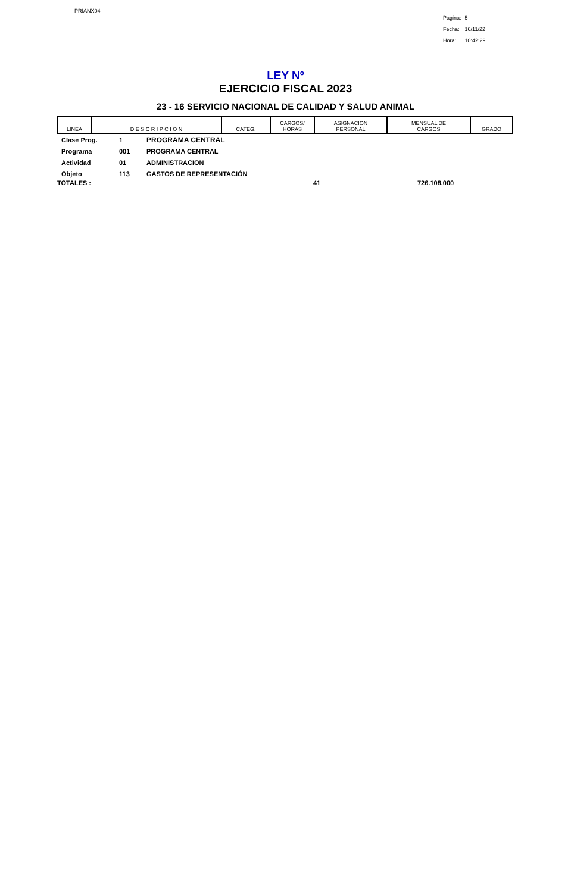PRIANX04
| Pagina: | 5 |
| Fecha: | 16/11/22 |
| Hora: | 10:42:29 |
LEY Nº
EJERCICIO FISCAL 2023
23 - 16 SERVICIO NACIONAL DE CALIDAD Y SALUD ANIMAL
| LINEA | D E S C R I P C I O N | CATEG. | CARGOS/ HORAS | ASIGNACION PERSONAL | MENSUAL DE CARGOS | GRADO |
| --- | --- | --- | --- | --- | --- | --- |
Clase Prog. 1 PROGRAMA CENTRAL
Programa 001 PROGRAMA CENTRAL
Actividad 01 ADMINISTRACION
Objeto 113 GASTOS DE REPRESENTACIÓN
TOTALES : 41 726.108.000